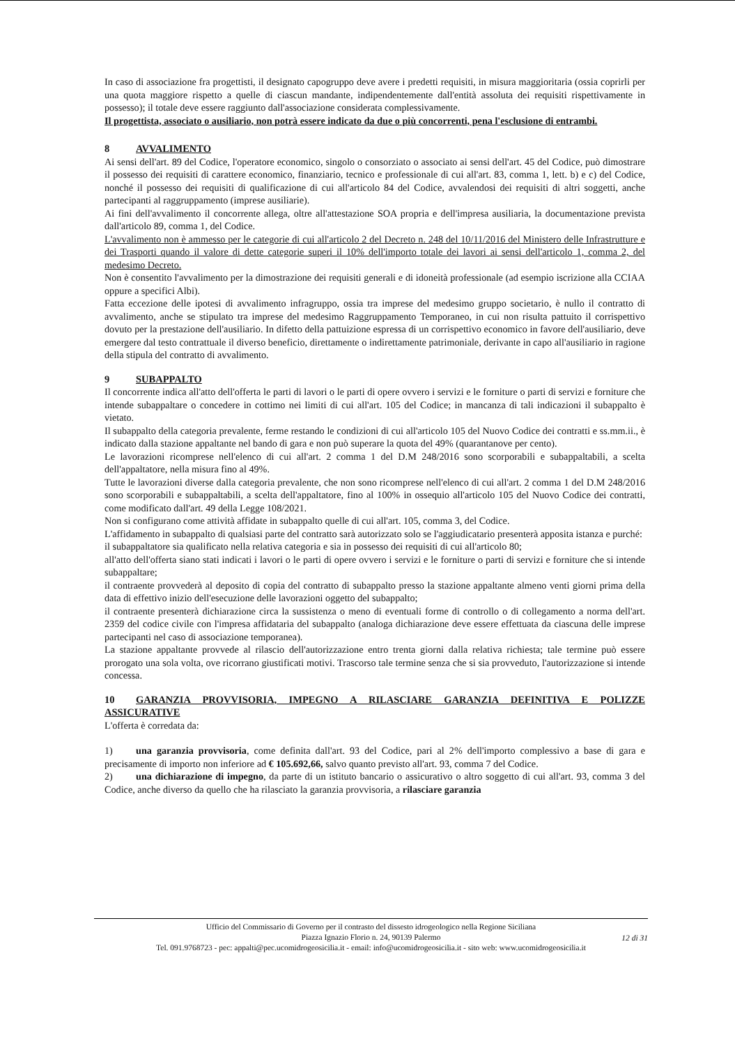In caso di associazione fra progettisti, il designato capogruppo deve avere i predetti requisiti, in misura maggioritaria (ossia coprirli per una quota maggiore rispetto a quelle di ciascun mandante, indipendentemente dall'entità assoluta dei requisiti rispettivamente in possesso); il totale deve essere raggiunto dall'associazione considerata complessivamente.
Il progettista, associato o ausiliario, non potrà essere indicato da due o più concorrenti, pena l'esclusione di entrambi.
8 AVVALIMENTO
Ai sensi dell'art. 89 del Codice, l'operatore economico, singolo o consorziato o associato ai sensi dell'art. 45 del Codice, può dimostrare il possesso dei requisiti di carattere economico, finanziario, tecnico e professionale di cui all'art. 83, comma 1, lett. b) e c) del Codice, nonché il possesso dei requisiti di qualificazione di cui all'articolo 84 del Codice, avvalendosi dei requisiti di altri soggetti, anche partecipanti al raggruppamento (imprese ausiliarie).
Ai fini dell'avvalimento il concorrente allega, oltre all'attestazione SOA propria e dell'impresa ausiliaria, la documentazione prevista dall'articolo 89, comma 1, del Codice.
L'avvalimento non è ammesso per le categorie di cui all'articolo 2 del Decreto n. 248 del 10/11/2016 del Ministero delle Infrastrutture e dei Trasporti quando il valore di dette categorie superi il 10% dell'importo totale dei lavori ai sensi dell'articolo 1, comma 2, del medesimo Decreto.
Non è consentito l'avvalimento per la dimostrazione dei requisiti generali e di idoneità professionale (ad esempio iscrizione alla CCIAA oppure a specifici Albi).
Fatta eccezione delle ipotesi di avvalimento infragruppo, ossia tra imprese del medesimo gruppo societario, è nullo il contratto di avvalimento, anche se stipulato tra imprese del medesimo Raggruppamento Temporaneo, in cui non risulta pattuito il corrispettivo dovuto per la prestazione dell'ausiliario. In difetto della pattuizione espressa di un corrispettivo economico in favore dell'ausiliario, deve emergere dal testo contrattuale il diverso beneficio, direttamente o indirettamente patrimoniale, derivante in capo all'ausiliario in ragione della stipula del contratto di avvalimento.
9 SUBAPPALTO
Il concorrente indica all'atto dell'offerta le parti di lavori o le parti di opere ovvero i servizi e le forniture o parti di servizi e forniture che intende subappaltare o concedere in cottimo nei limiti di cui all'art. 105 del Codice; in mancanza di tali indicazioni il subappalto è vietato.
Il subappalto della categoria prevalente, ferme restando le condizioni di cui all'articolo 105 del Nuovo Codice dei contratti e ss.mm.ii., è indicato dalla stazione appaltante nel bando di gara e non può superare la quota del 49% (quarantanove per cento).
Le lavorazioni ricomprese nell'elenco di cui all'art. 2 comma 1 del D.M 248/2016 sono scorporabili e subappaltabili, a scelta dell'appaltatore, nella misura fino al 49%.
Tutte le lavorazioni diverse dalla categoria prevalente, che non sono ricomprese nell'elenco di cui all'art. 2 comma 1 del D.M 248/2016 sono scorporabili e subappaltabili, a scelta dell'appaltatore, fino al 100% in ossequio all'articolo 105 del Nuovo Codice dei contratti, come modificato dall'art. 49 della Legge 108/2021.
Non si configurano come attività affidate in subappalto quelle di cui all'art. 105, comma 3, del Codice.
L'affidamento in subappalto di qualsiasi parte del contratto sarà autorizzato solo se l'aggiudicatario presenterà apposita istanza e purché:
il subappaltatore sia qualificato nella relativa categoria e sia in possesso dei requisiti di cui all'articolo 80;
all'atto dell'offerta siano stati indicati i lavori o le parti di opere ovvero i servizi e le forniture o parti di servizi e forniture che si intende subappaltare;
il contraente provvederà al deposito di copia del contratto di subappalto presso la stazione appaltante almeno venti giorni prima della data di effettivo inizio dell'esecuzione delle lavorazioni oggetto del subappalto;
il contraente presenterà dichiarazione circa la sussistenza o meno di eventuali forme di controllo o di collegamento a norma dell'art. 2359 del codice civile con l'impresa affidataria del subappalto (analoga dichiarazione deve essere effettuata da ciascuna delle imprese partecipanti nel caso di associazione temporanea).
La stazione appaltante provvede al rilascio dell'autorizzazione entro trenta giorni dalla relativa richiesta; tale termine può essere prorogato una sola volta, ove ricorrano giustificati motivi. Trascorso tale termine senza che si sia provveduto, l'autorizzazione si intende concessa.
10 GARANZIA PROVVISORIA, IMPEGNO A RILASCIARE GARANZIA DEFINITIVA E POLIZZE ASSICURATIVE
L'offerta è corredata da:
1) una garanzia provvisoria, come definita dall'art. 93 del Codice, pari al 2% dell'importo complessivo a base di gara e precisamente di importo non inferiore ad € 105.692,66, salvo quanto previsto all'art. 93, comma 7 del Codice.
2) una dichiarazione di impegno, da parte di un istituto bancario o assicurativo o altro soggetto di cui all'art. 93, comma 3 del Codice, anche diverso da quello che ha rilasciato la garanzia provvisoria, a rilasciare garanzia
Ufficio del Commissario di Governo per il contrasto del dissesto idrogeologico nella Regione Siciliana
Piazza Ignazio Florio n. 24, 90139 Palermo
Tel. 091.9768723 - pec: appalti@pec.ucomidrogeosicilia.it - email: info@ucomidrogeosicilia.it - sito web: www.ucomidrogeosicilia.it
12 di 31